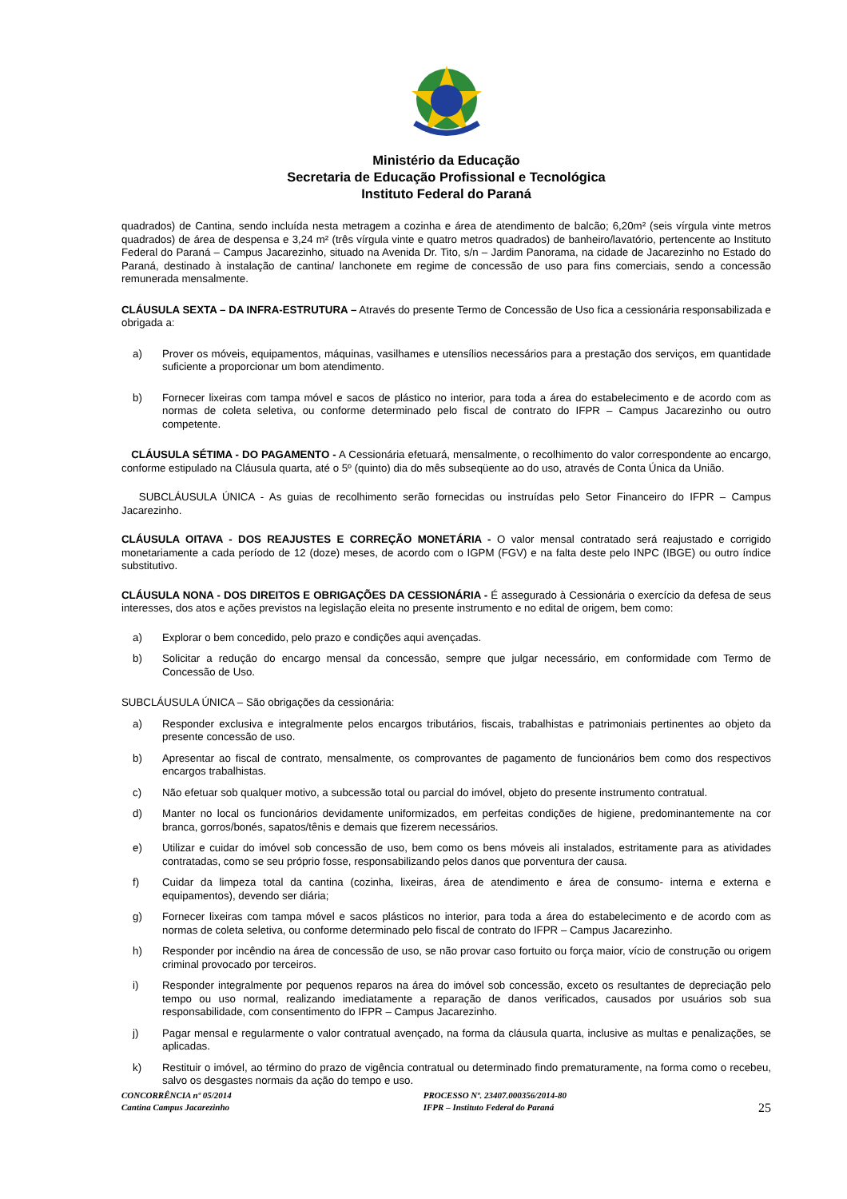Ministério da Educação
Secretaria de Educação Profissional e Tecnológica
Instituto Federal do Paraná
quadrados) de Cantina, sendo incluída nesta metragem a cozinha e área de atendimento de balcão; 6,20m² (seis vírgula vinte metros quadrados) de área de despensa e 3,24 m² (três vírgula vinte e quatro metros quadrados) de banheiro/lavatório, pertencente ao Instituto Federal do Paraná – Campus Jacarezinho, situado na Avenida Dr. Tito, s/n – Jardim Panorama, na cidade de Jacarezinho no Estado do Paraná, destinado à instalação de cantina/ lanchonete em regime de concessão de uso para fins comerciais, sendo a concessão remunerada mensalmente.
CLÁUSULA SEXTA – DA INFRA-ESTRUTURA – Através do presente Termo de Concessão de Uso fica a cessionária responsabilizada e obrigada a:
a) Prover os móveis, equipamentos, máquinas, vasilhames e utensílios necessários para a prestação dos serviços, em quantidade suficiente a proporcionar um bom atendimento.
b) Fornecer lixeiras com tampa móvel e sacos de plástico no interior, para toda a área do estabelecimento e de acordo com as normas de coleta seletiva, ou conforme determinado pelo fiscal de contrato do IFPR – Campus Jacarezinho ou outro competente.
CLÁUSULA SÉTIMA - DO PAGAMENTO - A Cessionária efetuará, mensalmente, o recolhimento do valor correspondente ao encargo, conforme estipulado na Cláusula quarta, até o 5º (quinto) dia do mês subseqüente ao do uso, através de Conta Única da União.
SUBCLÁUSULA ÚNICA - As guias de recolhimento serão fornecidas ou instruídas pelo Setor Financeiro do IFPR – Campus Jacarezinho.
CLÁUSULA OITAVA - DOS REAJUSTES E CORREÇÃO MONETÁRIA - O valor mensal contratado será reajustado e corrigido monetariamente a cada período de 12 (doze) meses, de acordo com o IGPM (FGV) e na falta deste pelo INPC (IBGE) ou outro índice substitutivo.
CLÁUSULA NONA - DOS DIREITOS E OBRIGAÇÕES DA CESSIONÁRIA - É assegurado à Cessionária o exercício da defesa de seus interesses, dos atos e ações previstos na legislação eleita no presente instrumento e no edital de origem, bem como:
a) Explorar o bem concedido, pelo prazo e condições aqui avençadas.
b) Solicitar a redução do encargo mensal da concessão, sempre que julgar necessário, em conformidade com Termo de Concessão de Uso.
SUBCLÁUSULA ÚNICA – São obrigações da cessionária:
a) Responder exclusiva e integralmente pelos encargos tributários, fiscais, trabalhistas e patrimoniais pertinentes ao objeto da presente concessão de uso.
b) Apresentar ao fiscal de contrato, mensalmente, os comprovantes de pagamento de funcionários bem como dos respectivos encargos trabalhistas.
c) Não efetuar sob qualquer motivo, a subcessão total ou parcial do imóvel, objeto do presente instrumento contratual.
d) Manter no local os funcionários devidamente uniformizados, em perfeitas condições de higiene, predominantemente na cor branca, gorros/bonés, sapatos/tênis e demais que fizerem necessários.
e) Utilizar e cuidar do imóvel sob concessão de uso, bem como os bens móveis ali instalados, estritamente para as atividades contratadas, como se seu próprio fosse, responsabilizando pelos danos que porventura der causa.
f) Cuidar da limpeza total da cantina (cozinha, lixeiras, área de atendimento e área de consumo- interna e externa e equipamentos), devendo ser diária;
g) Fornecer lixeiras com tampa móvel e sacos plásticos no interior, para toda a área do estabelecimento e de acordo com as normas de coleta seletiva, ou conforme determinado pelo fiscal de contrato do IFPR – Campus Jacarezinho.
h) Responder por incêndio na área de concessão de uso, se não provar caso fortuito ou força maior, vício de construção ou origem criminal provocado por terceiros.
i) Responder integralmente por pequenos reparos na área do imóvel sob concessão, exceto os resultantes de depreciação pelo tempo ou uso normal, realizando imediatamente a reparação de danos verificados, causados por usuários sob sua responsabilidade, com consentimento do IFPR – Campus Jacarezinho.
j) Pagar mensal e regularmente o valor contratual avençado, na forma da cláusula quarta, inclusive as multas e penalizações, se aplicadas.
k) Restituir o imóvel, ao término do prazo de vigência contratual ou determinado findo prematuramente, na forma como o recebeu, salvo os desgastes normais da ação do tempo e uso.
CONCORRÊNCIA nº 05/2014
Cantina Campus Jacarezinho
PROCESSO Nº. 23407.000356/2014-80
IFPR – Instituto Federal do Paraná
25